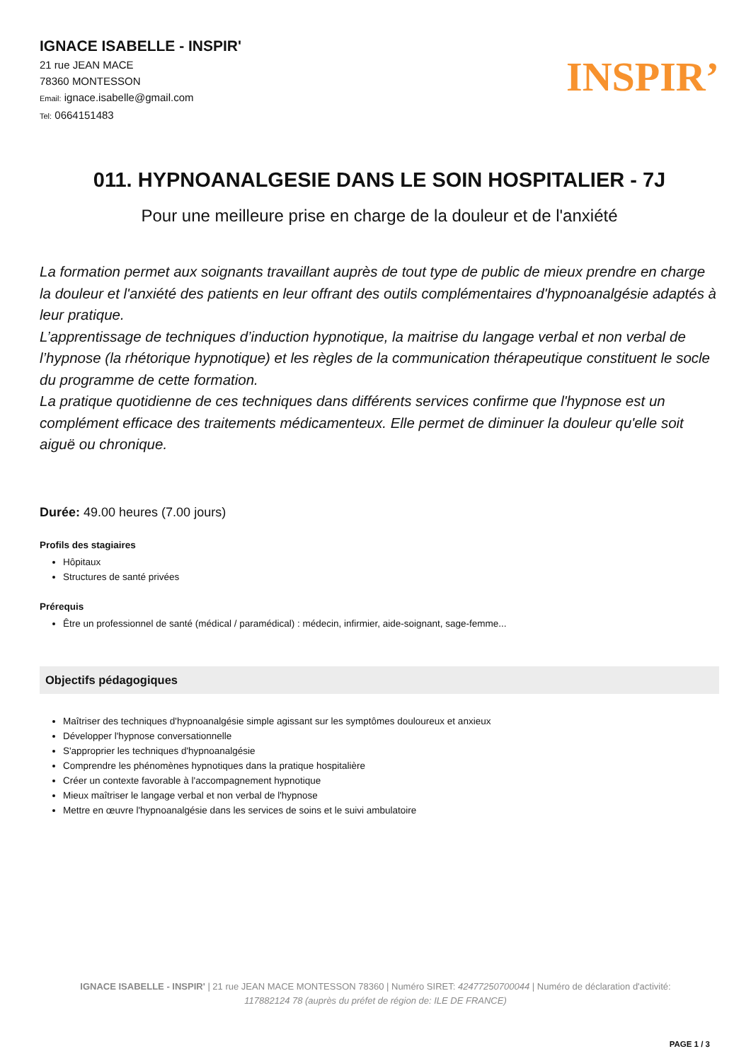IGNACE ISABELLE - INSPIR'
21 rue JEAN MACE
78360 MONTESSON
Email: ignace.isabelle@gmail.com
Tel: 0664151483
INSPIR’
011. HYPNOANALGESIE DANS LE SOIN HOSPITALIER - 7J
Pour une meilleure prise en charge de la douleur et de l'anxiété
La formation permet aux soignants travaillant auprès de tout type de public de mieux prendre en charge la douleur et l'anxiété des patients en leur offrant des outils complémentaires d'hypnoanalgésie adaptés à leur pratique.
L’apprentissage de techniques d’induction hypnotique, la maitrise du langage verbal et non verbal de l’hypnose (la rhétorique hypnotique) et les règles de la communication thérapeutique constituent le socle du programme de cette formation.
La pratique quotidienne de ces techniques dans différents services confirme que l'hypnose est un complément efficace des traitements médicamenteux. Elle permet de diminuer la douleur qu'elle soit aiguë ou chronique.
Durée: 49.00 heures (7.00 jours)
Profils des stagiaires
Hôpitaux
Structures de santé privées
Prérequis
Être un professionnel de santé (médical / paramédical) : médecin, infirmier, aide-soignant, sage-femme...
Objectifs pédagogiques
Maîtriser des techniques d'hypnoanalgésie simple agissant sur les symptômes douloureux et anxieux
Développer l'hypnose conversationnelle
S'approprier les techniques d'hypnoanalgésie
Comprendre les phénomènes hypnotiques dans la pratique hospitalière
Créer un contexte favorable à l'accompagnement hypnotique
Mieux maîtriser le langage verbal et non verbal de l'hypnose
Mettre en œuvre l'hypnoanalgésie dans les services de soins et le suivi ambulatoire
IGNACE ISABELLE - INSPIR' | 21 rue JEAN MACE MONTESSON 78360 | Numéro SIRET: 42477250700044 | Numéro de déclaration d'activité: 117882124 78 (auprès du préfet de région de: ILE DE FRANCE)
PAGE 1 / 3